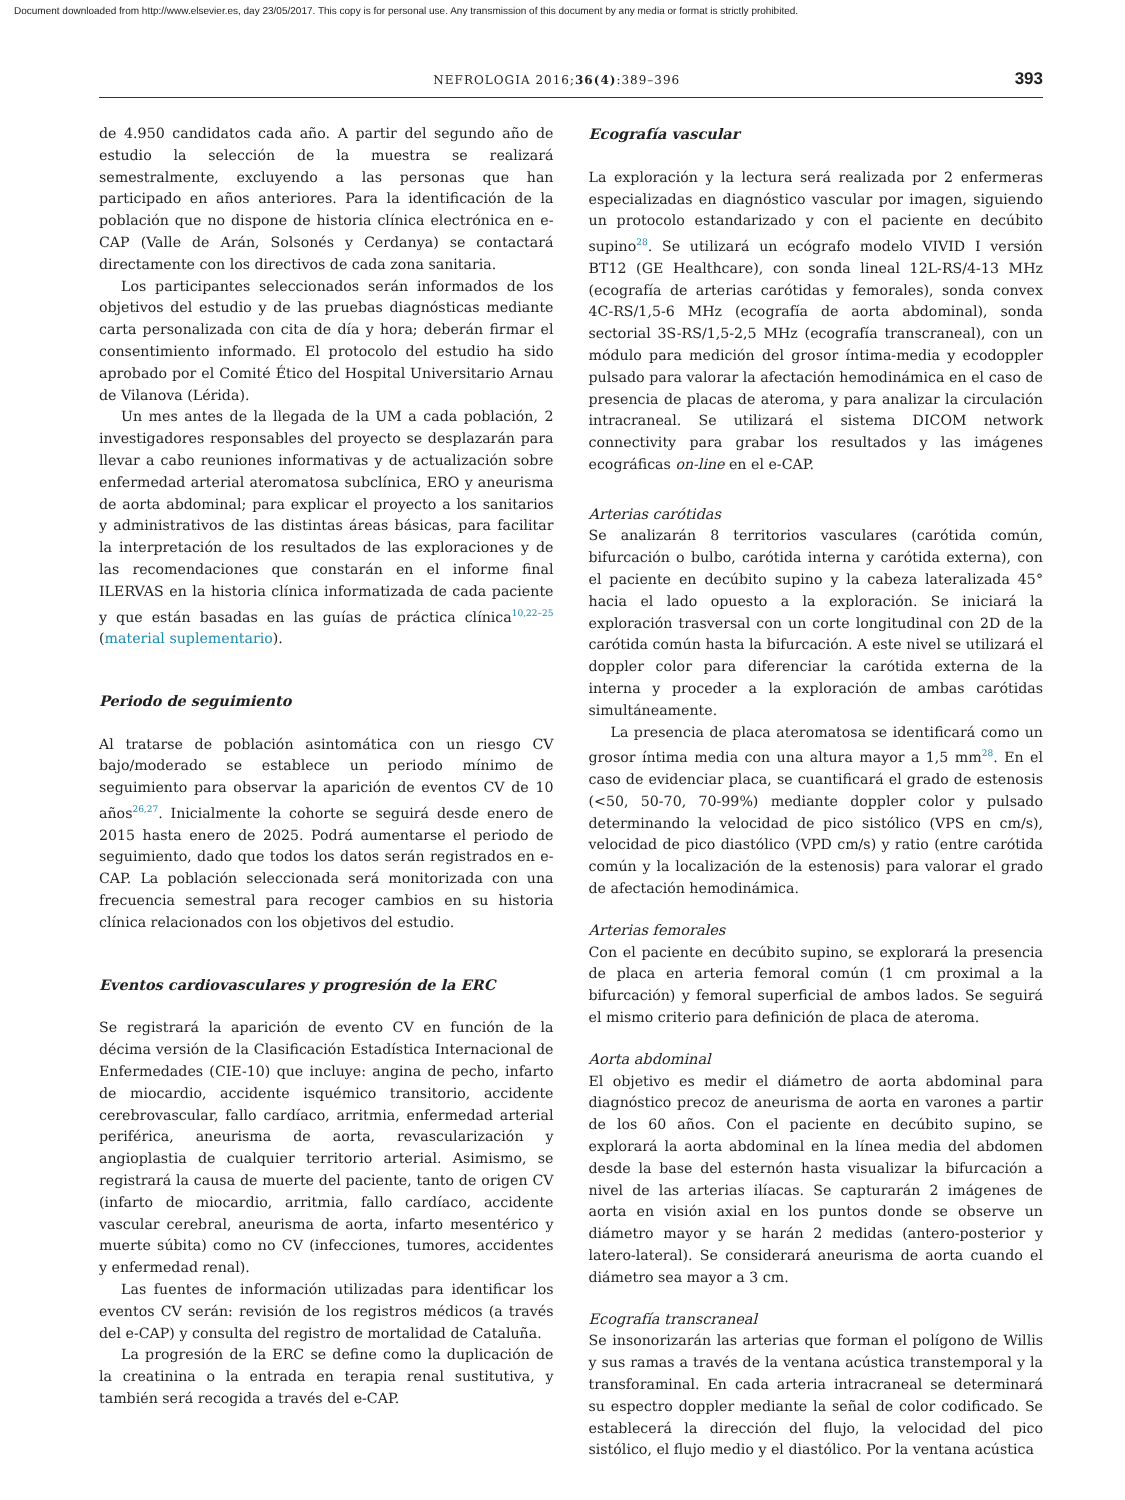Document downloaded from http://www.elsevier.es, day 23/05/2017. This copy is for personal use. Any transmission of this document by any media or format is strictly prohibited.
NEFROLOGIA 2016;36(4):389–396 393
de 4.950 candidatos cada año. A partir del segundo año de estudio la selección de la muestra se realizará semestralmente, excluyendo a las personas que han participado en años anteriores. Para la identificación de la población que no dispone de historia clínica electrónica en e-CAP (Valle de Arán, Solsonés y Cerdanya) se contactará directamente con los directivos de cada zona sanitaria.
Los participantes seleccionados serán informados de los objetivos del estudio y de las pruebas diagnósticas mediante carta personalizada con cita de día y hora; deberán firmar el consentimiento informado. El protocolo del estudio ha sido aprobado por el Comité Ético del Hospital Universitario Arnau de Vilanova (Lérida).
Un mes antes de la llegada de la UM a cada población, 2 investigadores responsables del proyecto se desplazarán para llevar a cabo reuniones informativas y de actualización sobre enfermedad arterial ateromatosa subclínica, ERO y aneurisma de aorta abdominal; para explicar el proyecto a los sanitarios y administrativos de las distintas áreas básicas, para facilitar la interpretación de los resultados de las exploraciones y de las recomendaciones que constarán en el informe final ILERVAS en la historia clínica informatizada de cada paciente y que están basadas en las guías de práctica clínica<sup>10,22–25</sup> (material suplementario).
Periodo de seguimiento
Al tratarse de población asintomática con un riesgo CV bajo/moderado se establece un periodo mínimo de seguimiento para observar la aparición de eventos CV de 10 años<sup>26,27</sup>. Inicialmente la cohorte se seguirá desde enero de 2015 hasta enero de 2025. Podrá aumentarse el periodo de seguimiento, dado que todos los datos serán registrados en e-CAP. La población seleccionada será monitorizada con una frecuencia semestral para recoger cambios en su historia clínica relacionados con los objetivos del estudio.
Eventos cardiovasculares y progresión de la ERC
Se registrará la aparición de evento CV en función de la décima versión de la Clasificación Estadística Internacional de Enfermedades (CIE-10) que incluye: angina de pecho, infarto de miocardio, accidente isquémico transitorio, accidente cerebrovascular, fallo cardíaco, arritmia, enfermedad arterial periférica, aneurisma de aorta, revascularización y angioplastia de cualquier territorio arterial. Asimismo, se registrará la causa de muerte del paciente, tanto de origen CV (infarto de miocardio, arritmia, fallo cardíaco, accidente vascular cerebral, aneurisma de aorta, infarto mesentérico y muerte súbita) como no CV (infecciones, tumores, accidentes y enfermedad renal).
Las fuentes de información utilizadas para identificar los eventos CV serán: revisión de los registros médicos (a través del e-CAP) y consulta del registro de mortalidad de Cataluña.
La progresión de la ERC se define como la duplicación de la creatinina o la entrada en terapia renal sustitutiva, y también será recogida a través del e-CAP.
Ecografía vascular
La exploración y la lectura será realizada por 2 enfermeras especializadas en diagnóstico vascular por imagen, siguiendo un protocolo estandarizado y con el paciente en decúbito supino<sup>28</sup>. Se utilizará un ecógrafo modelo VIVID I versión BT12 (GE Healthcare), con sonda lineal 12L-RS/4-13 MHz (ecografía de arterias carótidas y femorales), sonda convex 4C-RS/1,5-6 MHz (ecografía de aorta abdominal), sonda sectorial 3S-RS/1,5-2,5 MHz (ecografía transcraneal), con un módulo para medición del grosor íntima-media y ecodoppler pulsado para valorar la afectación hemodinámica en el caso de presencia de placas de ateroma, y para analizar la circulación intracraneal. Se utilizará el sistema DICOM network connectivity para grabar los resultados y las imágenes ecográficas on-line en el e-CAP.
Arterias carótidas
Se analizarán 8 territorios vasculares (carótida común, bifurcación o bulbo, carótida interna y carótida externa), con el paciente en decúbito supino y la cabeza lateralizada 45° hacia el lado opuesto a la exploración. Se iniciará la exploración trasversal con un corte longitudinal con 2D de la carótida común hasta la bifurcación. A este nivel se utilizará el doppler color para diferenciar la carótida externa de la interna y proceder a la exploración de ambas carótidas simultáneamente.
La presencia de placa ateromatosa se identificará como un grosor íntima media con una altura mayor a 1,5 mm<sup>28</sup>. En el caso de evidenciar placa, se cuantificará el grado de estenosis (<50, 50-70, 70-99%) mediante doppler color y pulsado determinando la velocidad de pico sistólico (VPS en cm/s), velocidad de pico diastólico (VPD cm/s) y ratio (entre carótida común y la localización de la estenosis) para valorar el grado de afectación hemodinámica.
Arterias femorales
Con el paciente en decúbito supino, se explorará la presencia de placa en arteria femoral común (1 cm proximal a la bifurcación) y femoral superficial de ambos lados. Se seguirá el mismo criterio para definición de placa de ateroma.
Aorta abdominal
El objetivo es medir el diámetro de aorta abdominal para diagnóstico precoz de aneurisma de aorta en varones a partir de los 60 años. Con el paciente en decúbito supino, se explorará la aorta abdominal en la línea media del abdomen desde la base del esternón hasta visualizar la bifurcación a nivel de las arterias ilíacas. Se capturarán 2 imágenes de aorta en visión axial en los puntos donde se observe un diámetro mayor y se harán 2 medidas (antero-posterior y latero-lateral). Se considerará aneurisma de aorta cuando el diámetro sea mayor a 3 cm.
Ecografía transcraneal
Se insonorizarán las arterias que forman el polígono de Willis y sus ramas a través de la ventana acústica transtemporal y la transforaminal. En cada arteria intracraneal se determinará su espectro doppler mediante la señal de color codificado. Se establecerá la dirección del flujo, la velocidad del pico sistólico, el flujo medio y el diastólico. Por la ventana acústica